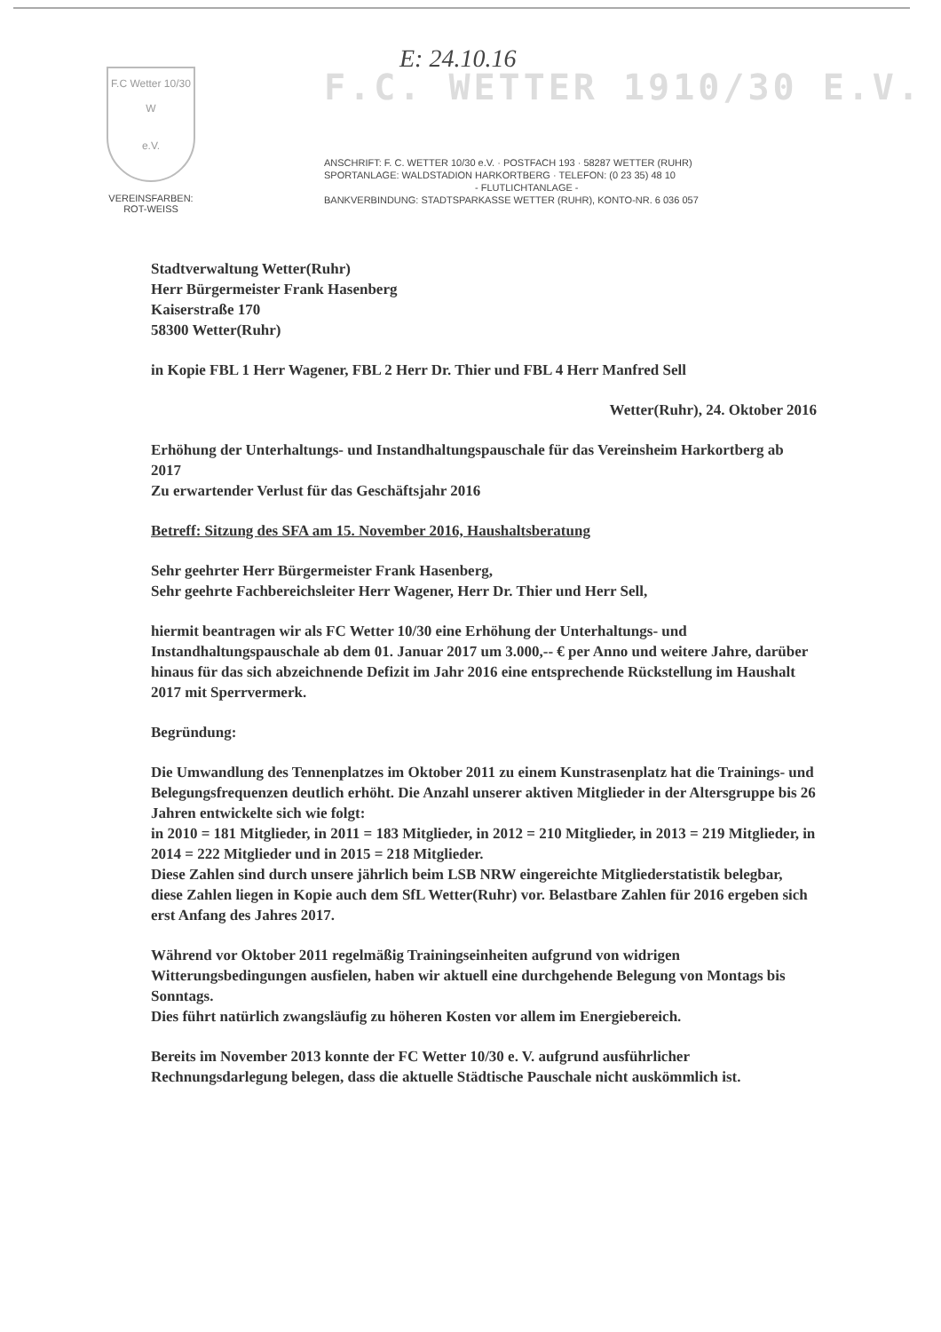E: 24.10.16
F.C Wetter 10/30
W
e.V.
VEREINSFARBEN:
ROT-WEISS
F.C. WETTER 1910/30 E.V.
ANSCHRIFT: F. C. WETTER 10/30 e.V. · POSTFACH 193 · 58287 WETTER (RUHR)
SPORTANLAGE: WALDSTADION HARKORTBERG · TELEFON: (0 23 35) 48 10
- FLUTLICHTANLAGE -
BANKVERBINDUNG: STADTSPARKASSE WETTER (RUHR), KONTO-NR. 6 036 057
Stadtverwaltung Wetter(Ruhr)
Herr Bürgermeister Frank Hasenberg
Kaiserstraße 170
58300 Wetter(Ruhr)
in Kopie FBL 1 Herr Wagener, FBL 2 Herr Dr. Thier und FBL 4 Herr Manfred Sell
Wetter(Ruhr), 24. Oktober 2016
Erhöhung der Unterhaltungs- und Instandhaltungspauschale für das Vereinsheim Harkortberg ab 2017
Zu erwartender Verlust für das Geschäftsjahr 2016
Betreff: Sitzung des SFA am 15. November 2016, Haushaltsberatung
Sehr geehrter Herr Bürgermeister Frank Hasenberg,
Sehr geehrte Fachbereichsleiter Herr Wagener, Herr Dr. Thier und Herr Sell,
hiermit beantragen wir als FC Wetter 10/30 eine Erhöhung der Unterhaltungs- und Instandhaltungspauschale ab dem 01. Januar 2017 um 3.000,-- € per Anno und weitere Jahre, darüber hinaus für das sich abzeichnende Defizit im Jahr 2016 eine entsprechende Rückstellung im Haushalt 2017 mit Sperrvermerk.
Begründung:
Die Umwandlung des Tennenplatzes im Oktober 2011 zu einem Kunstrasenplatz hat die Trainings- und Belegungsfrequenzen deutlich erhöht. Die Anzahl unserer aktiven Mitglieder in der Altersgruppe bis 26 Jahren entwickelte sich wie folgt:
in 2010 = 181 Mitglieder, in 2011 = 183 Mitglieder, in 2012 = 210 Mitglieder, in 2013 = 219 Mitglieder, in 2014 = 222 Mitglieder und in 2015 = 218 Mitglieder.
Diese Zahlen sind durch unsere jährlich beim LSB NRW eingereichte Mitgliederstatistik belegbar, diese Zahlen liegen in Kopie auch dem SfL Wetter(Ruhr) vor. Belastbare Zahlen für 2016 ergeben sich erst Anfang des Jahres 2017.
Während vor Oktober 2011 regelmäßig Trainingseinheiten aufgrund von widrigen Witterungsbedingungen ausfielen, haben wir aktuell eine durchgehende Belegung von Montags bis Sonntags.
Dies führt natürlich zwangsläufig zu höheren Kosten vor allem im Energiebereich.
Bereits im November 2013 konnte der FC Wetter 10/30 e. V. aufgrund ausführlicher Rechnungsdarlegung belegen, dass die aktuelle Städtische Pauschale nicht auskömmlich ist.